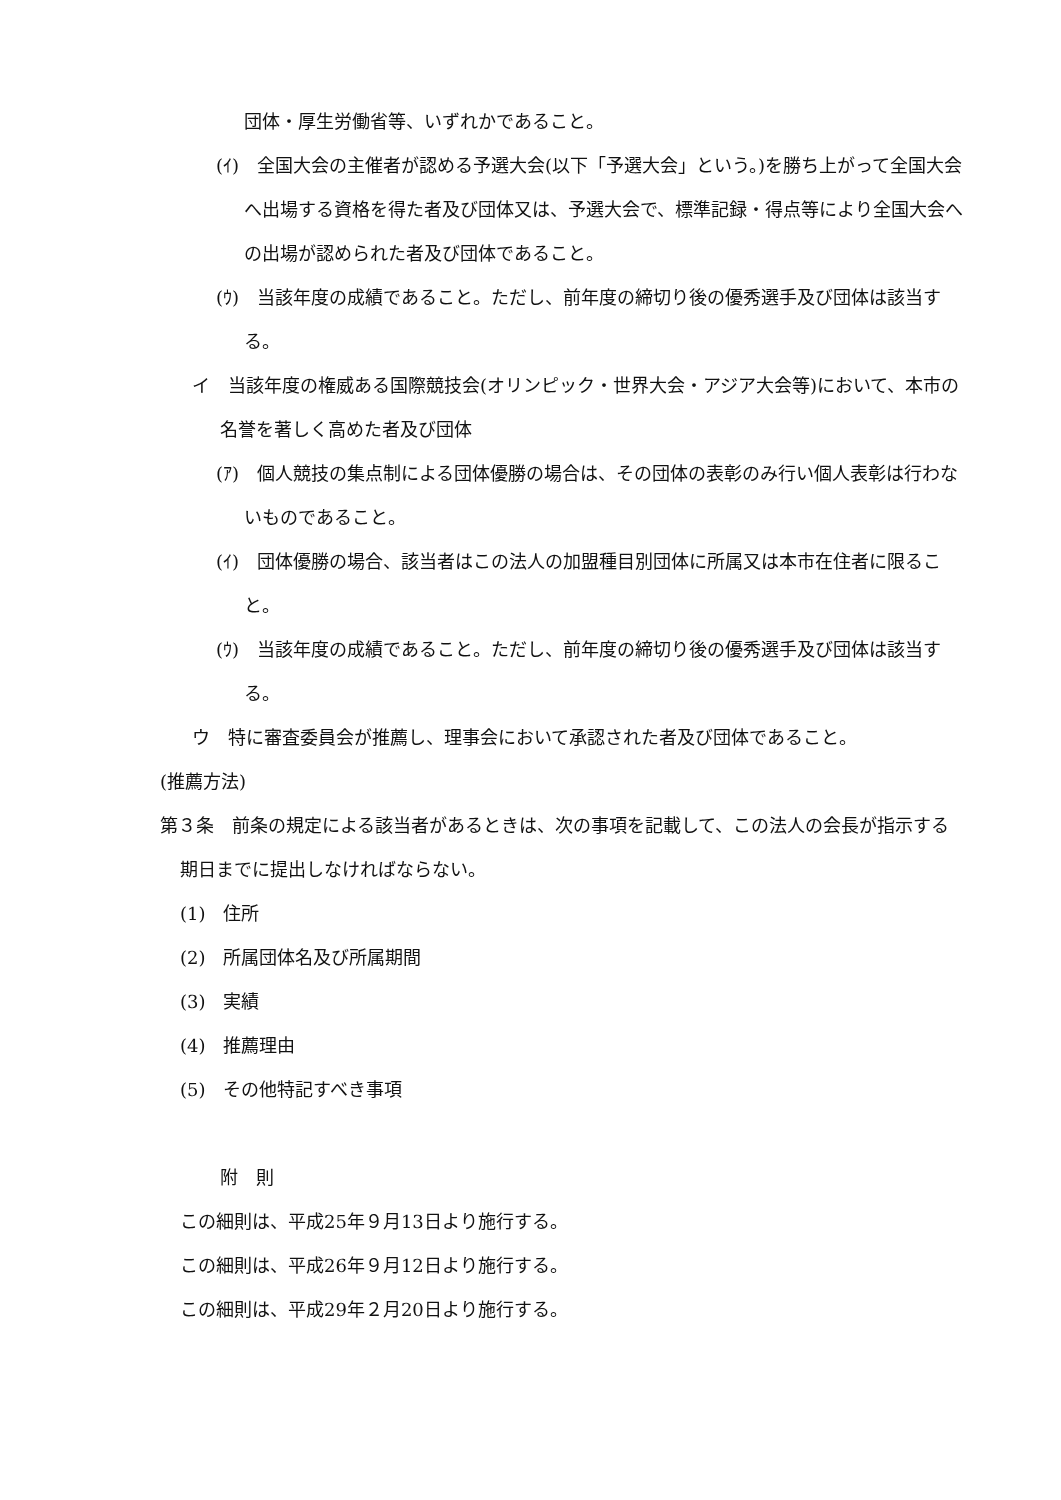団体・厚生労働省等、いずれかであること。
(ｲ)　全国大会の主催者が認める予選大会(以下「予選大会」という。)を勝ち上がって全国大会へ出場する資格を得た者及び団体又は、予選大会で、標準記録・得点等により全国大会への出場が認められた者及び団体であること。
(ｳ)　当該年度の成績であること。ただし、前年度の締切り後の優秀選手及び団体は該当する。
イ　当該年度の権威ある国際競技会(オリンピック・世界大会・アジア大会等)において、本市の名誉を著しく高めた者及び団体
(ｱ)　個人競技の集点制による団体優勝の場合は、その団体の表彰のみ行い個人表彰は行わないものであること。
(ｲ)　団体優勝の場合、該当者はこの法人の加盟種目別団体に所属又は本市在住者に限ること。
(ｳ)　当該年度の成績であること。ただし、前年度の締切り後の優秀選手及び団体は該当する。
ウ　特に審査委員会が推薦し、理事会において承認された者及び団体であること。
(推薦方法)
第３条　前条の規定による該当者があるときは、次の事項を記載して、この法人の会長が指示する期日までに提出しなければならない。
(1)　住所
(2)　所属団体名及び所属期間
(3)　実績
(4)　推薦理由
(5)　その他特記すべき事項
附　則
この細則は、平成25年９月13日より施行する。
この細則は、平成26年９月12日より施行する。
この細則は、平成29年２月20日より施行する。